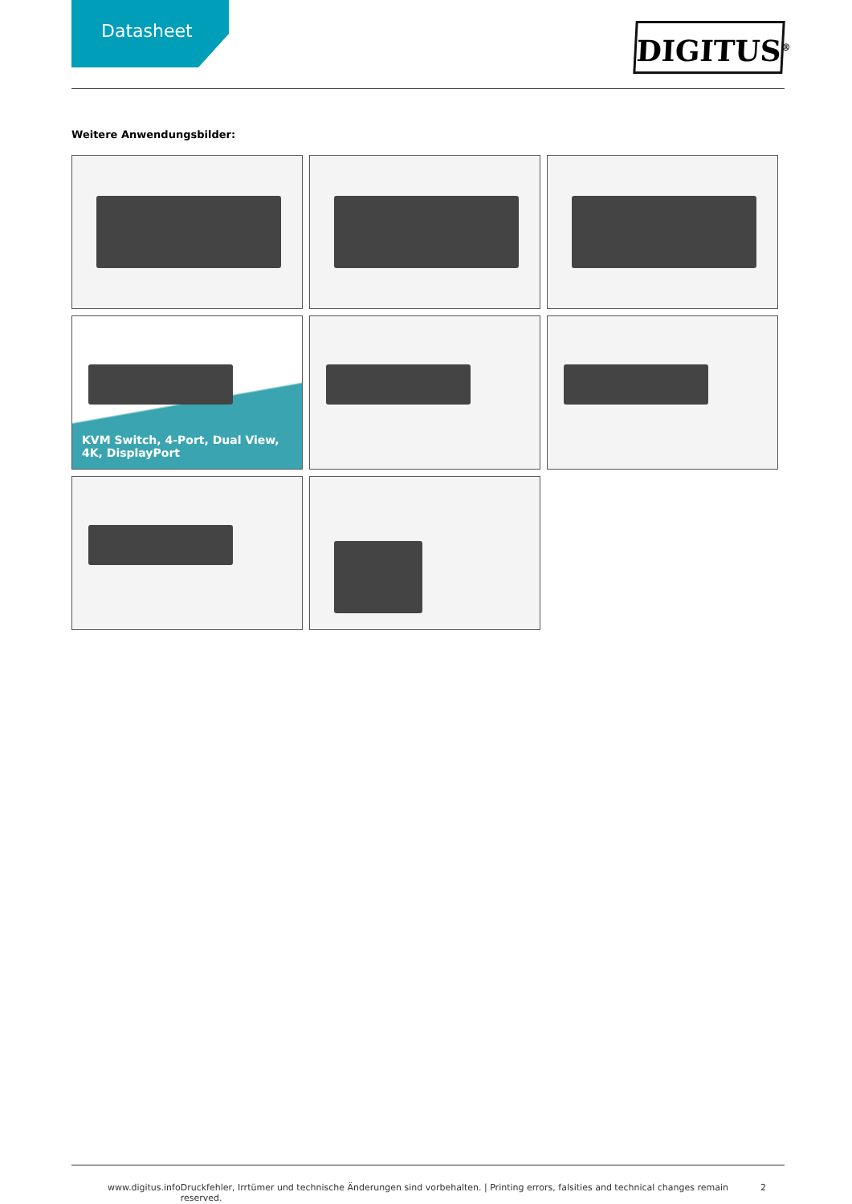Datasheet
DIGITUS<sup>®</sup>
Weitere Anwendungsbilder:
KVM Switch, 4-Port, Dual View, 4K, DisplayPort
www.digitus.info Druckfehler, Irrtümer und technische Änderungen sind vorbehalten. | Printing errors, falsities and technical changes remain reserved. 2